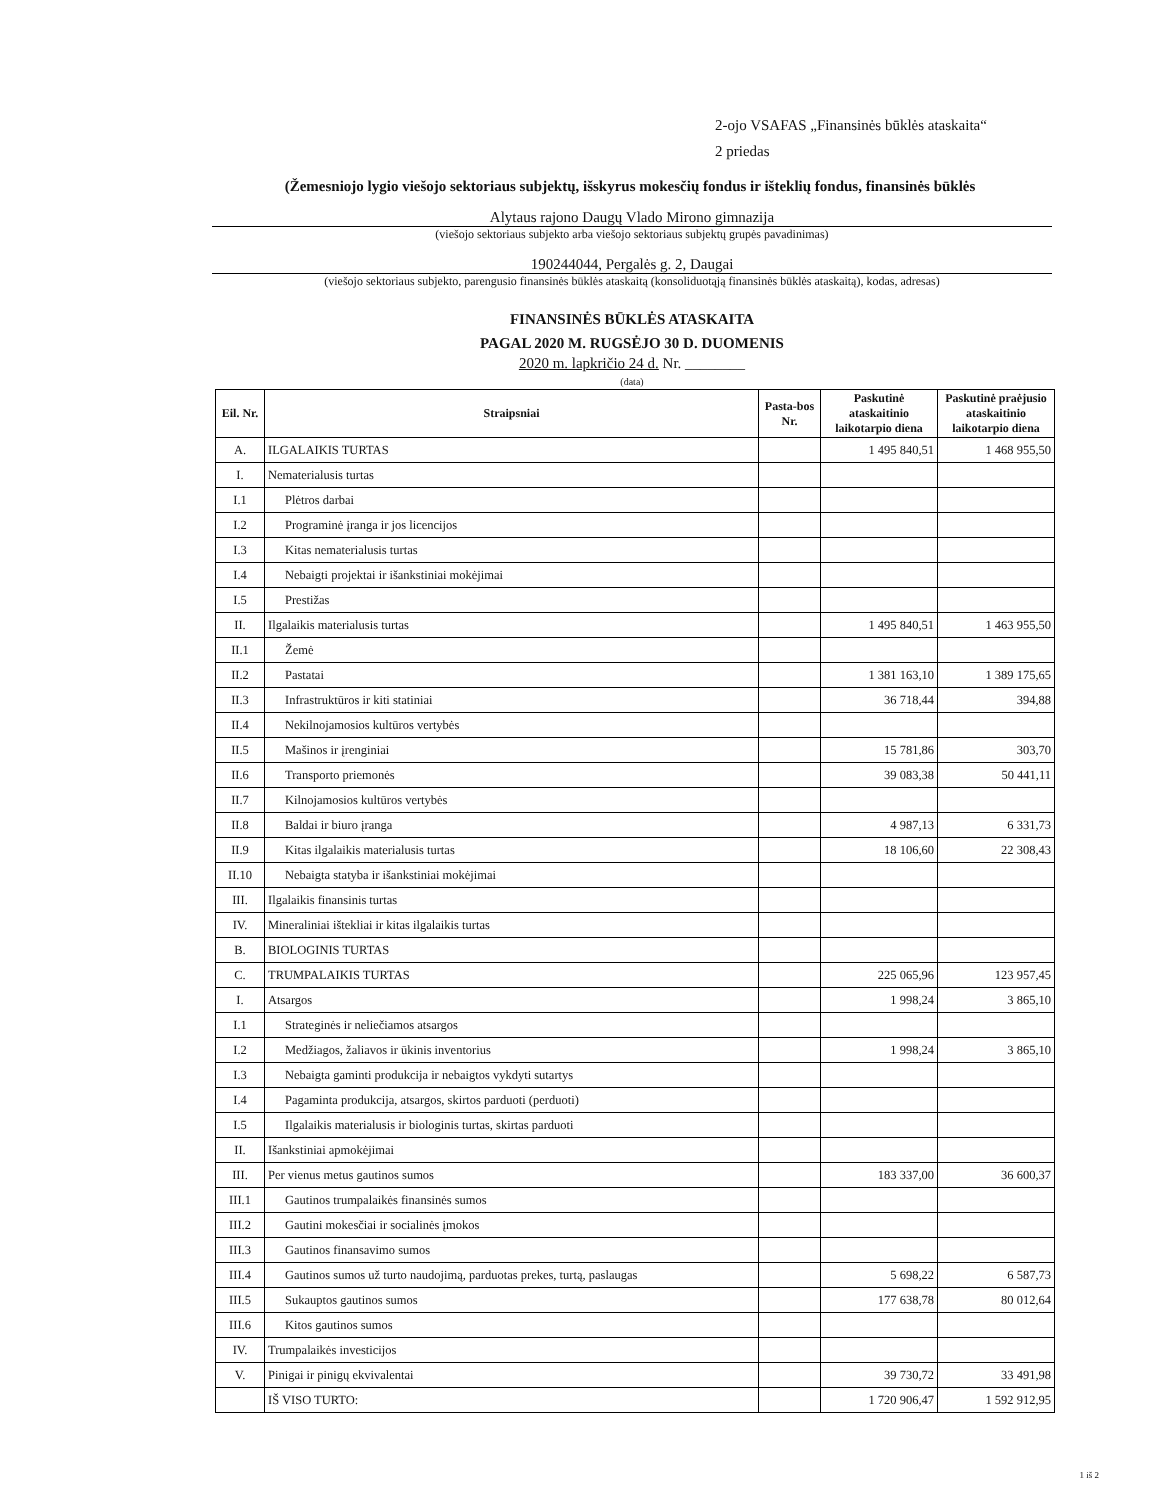2-ojo VSAFAS „Finansinės būklės ataskaita“
2 priedas
(Žemesniojo lygio viešojo sektoriaus subjektų, išskyrus mokesčių fondus ir išteklių fondus, finansinės būklės
Alytaus rajono Daugų Vlado Mirono gimnazija
(viešojo sektoriaus subjekto arba viešojo sektoriaus subjektų grupės pavadinimas)
190244044, Pergalės g. 2, Daugai
(viešojo sektoriaus subjekto, parengusio finansinės būklės ataskaitą (konsoliduotąją finansinės būklės ataskaitą), kodas, adresas)
FINANSINĖS BŪKLĖS ATASKAITA
PAGAL 2020 M. RUGSĖJO 30 D. DUOMENIS
2020 m. lapkričio 24 d. Nr. ________
(data)
| Eil. Nr. | Straipsniai | Pasta-bos Nr. | Paskutinė ataskaitinio laikotarpio diena | Paskutinė praėjusio ataskaitinio laikotarpio diena |
| --- | --- | --- | --- | --- |
| A. | ILGALAIKIS TURTAS | | 1 495 840,51 | 1 468 955,50 |
| I. | Nematerialusis turtas | | | |
| I.1 | Plėtros darbai | | | |
| I.2 | Programinė įranga ir jos licencijos | | | |
| I.3 | Kitas nematerialusis turtas | | | |
| I.4 | Nebaigti projektai ir išankstiniai mokėjimai | | | |
| I.5 | Prestižas | | | |
| II. | Ilgalaikis materialusis turtas | | 1 495 840,51 | 1 463 955,50 |
| II.1 | Žemė | | | |
| II.2 | Pastatai | | 1 381 163,10 | 1 389 175,65 |
| II.3 | Infrastruktūros ir kiti statiniai | | 36 718,44 | 394,88 |
| II.4 | Nekilnojamosios kultūros vertybės | | | |
| II.5 | Mašinos ir įrenginiai | | 15 781,86 | 303,70 |
| II.6 | Transporto priemonės | | 39 083,38 | 50 441,11 |
| II.7 | Kilnojamosios kultūros vertybės | | | |
| II.8 | Baldai ir biuro įranga | | 4 987,13 | 6 331,73 |
| II.9 | Kitas ilgalaikis materialusis turtas | | 18 106,60 | 22 308,43 |
| II.10 | Nebaigta statyba ir išankstiniai mokėjimai | | | |
| III. | Ilgalaikis finansinis turtas | | | |
| IV. | Mineraliniai ištekliai ir kitas ilgalaikis turtas | | | |
| B. | BIOLOGINIS TURTAS | | | |
| C. | TRUMPALAIKIS TURTAS | | 225 065,96 | 123 957,45 |
| I. | Atsargos | | 1 998,24 | 3 865,10 |
| I.1 | Strateginės ir neliečiamos atsargos | | | |
| I.2 | Medžiagos, žaliavos ir ūkinis inventorius | | 1 998,24 | 3 865,10 |
| I.3 | Nebaigta gaminti produkcija ir nebaigtos vykdyti sutartys | | | |
| I.4 | Pagaminta produkcija, atsargos, skirtos parduoti (perduoti) | | | |
| I.5 | Ilgalaikis materialusis ir biologinis turtas, skirtas parduoti | | | |
| II. | Išankstiniai apmokėjimai | | | |
| III. | Per vienus metus gautinos sumos | | 183 337,00 | 36 600,37 |
| III.1 | Gautinos trumpalaikės finansinės sumos | | | |
| III.2 | Gautini mokesčiai ir socialinės įmokos | | | |
| III.3 | Gautinos finansavimo sumos | | | |
| III.4 | Gautinos sumos už turto naudojimą, parduotas prekes, turtą, paslaugas | | 5 698,22 | 6 587,73 |
| III.5 | Sukauptos gautinos sumos | | 177 638,78 | 80 012,64 |
| III.6 | Kitos gautinos sumos | | | |
| IV. | Trumpalaikės investicijos | | | |
| V. | Pinigai ir pinigų ekvivalentai | | 39 730,72 | 33 491,98 |
| | IŠ VISO TURTO: | | 1 720 906,47 | 1 592 912,95 |
1 iš 2